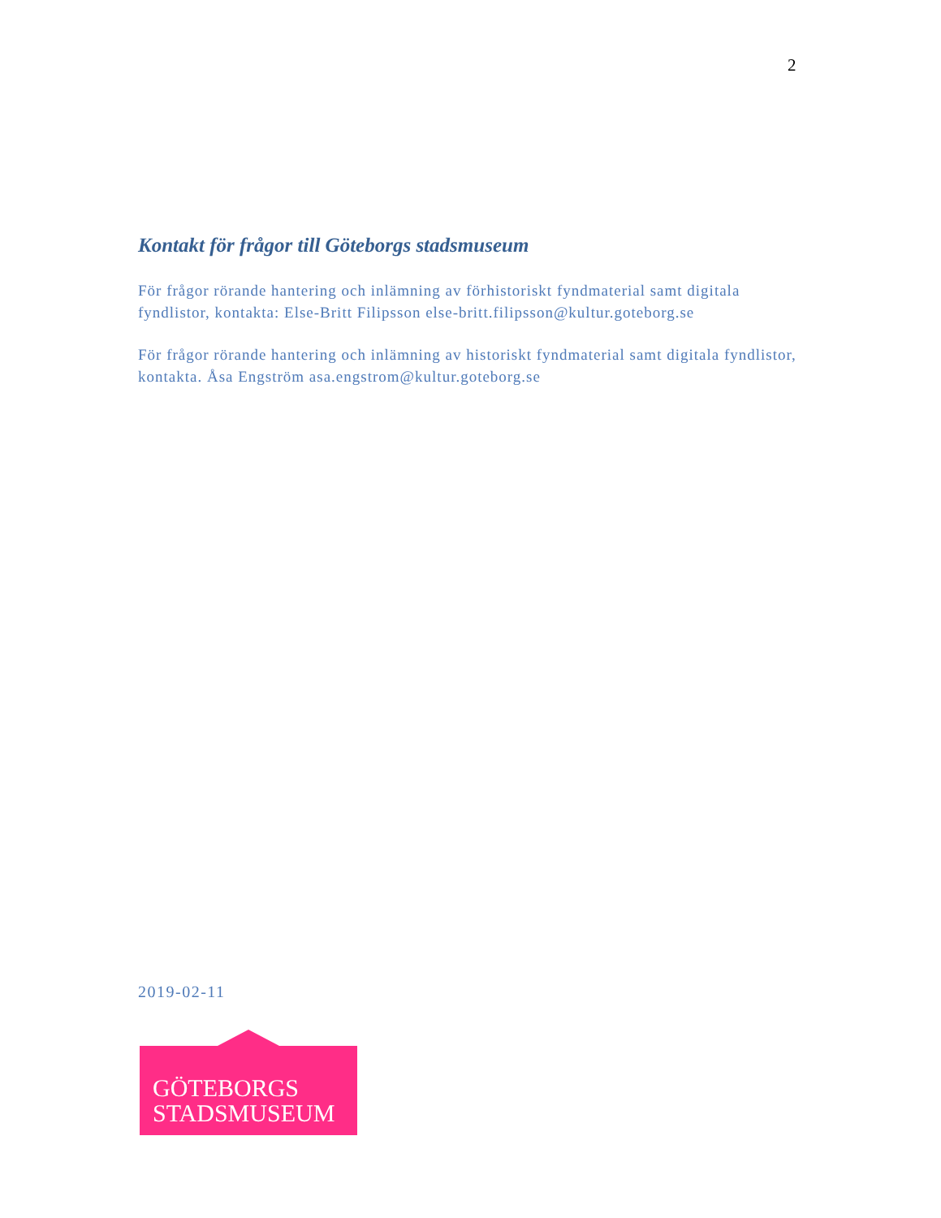2
Kontakt för frågor till Göteborgs stadsmuseum
För frågor rörande hantering och inlämning av förhistoriskt fyndmaterial samt digitala fyndlistor, kontakta: Else-Britt Filipsson else-britt.filipsson@kultur.goteborg.se
För frågor rörande hantering och inlämning av historiskt fyndmaterial samt digitala fyndlistor, kontakta. Åsa Engström asa.engstrom@kultur.goteborg.se
2019-02-11
GÖTEBORGS
STADSMUSEUM